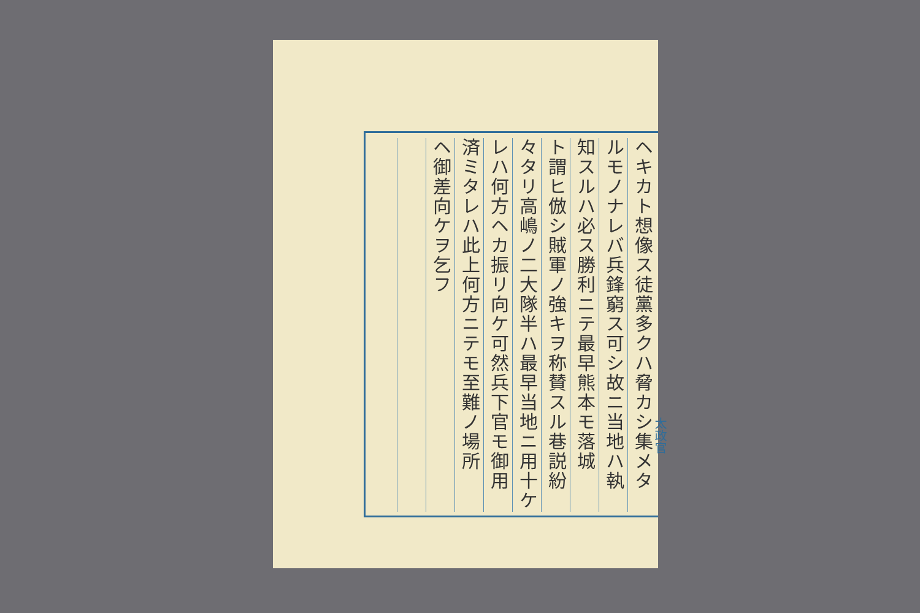ヘキカト想像ス徒黨多クハ脅カシ集メタ
ルモノナレバ兵鋒窮ス可シ故ニ当地ハ執
知スルハ必ス勝利ニテ最早熊本モ落城
ト謂ヒ倣シ賊軍ノ強キヲ称賛スル巷説紛
々タリ高嶋ノ二大隊半ハ最早当地ニ用十ケ
レハ何方ヘカ振リ向ケ可然兵下官モ御用
済ミタレハ此上何方ニテモ至難ノ場所
ヘ御差向ケヲ乞フ
太政官